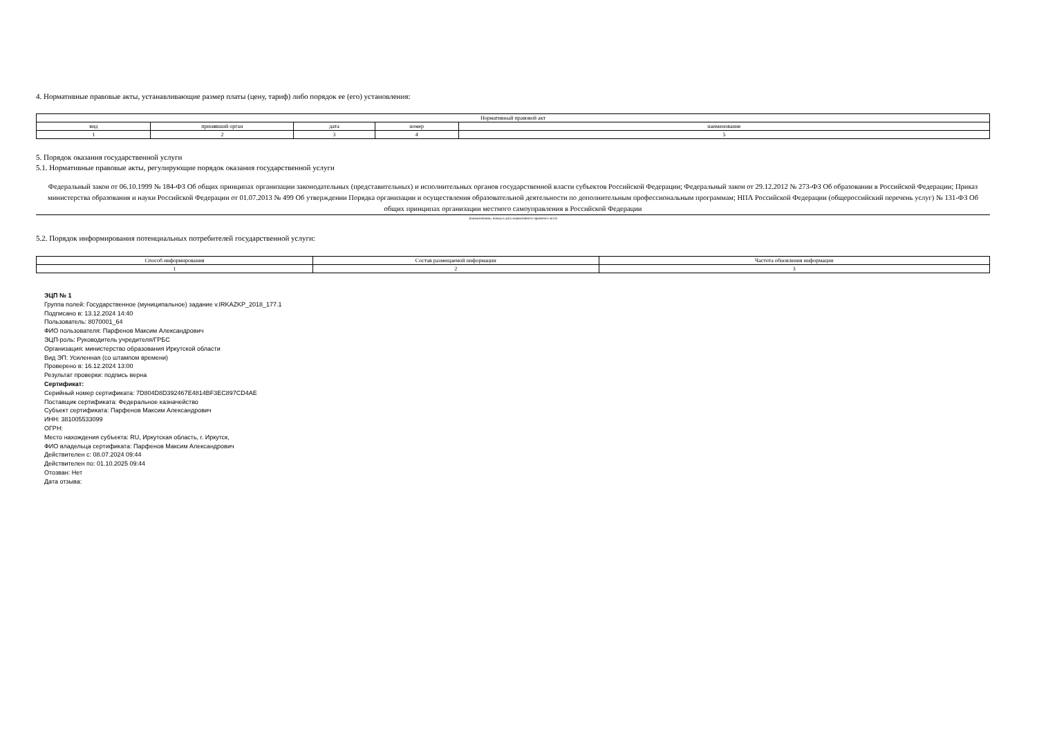4. Нормативные правовые акты, устанавливающие размер платы (цену, тариф) либо порядок ее (его) установления:
| Нормативный правовой акт | | | | |
| --- | --- | --- | --- | --- |
| вид | принявший орган | дата | номер | наименование |
| 1 | 2 | 3 | 4 | 5 |
5. Порядок оказания государственной услуги
5.1. Нормативные правовые акты, регулирующие порядок оказания государственной услуги
Федеральный закон от 06.10.1999 № 184-ФЗ Об общих принципах организации законодательных (представительных) и исполнительных органов государственной власти субъектов Российской Федерации; Федеральный закон от 29.12.2012 № 273-ФЗ Об образовании в Российской Федерации; Приказ министерства образования и науки Российской Федерации от 01.07.2013 № 499 Об утверждении Порядка организации и осуществления образовательной деятельности по дополнительным профессиональным программам; НПА Российской Федерации (общероссийский перечень услуг) № 131-ФЗ Об общих принципах организации местного самоуправления в Российской Федерации
(наименование, номер и дата нормативного правового акта)
5.2. Порядок информирования потенциальных потребителей государственной услуги:
| Способ информирования | Состав размещаемой информации | Частота обновления информации |
| --- | --- | --- |
| 1 | 2 | 3 |
ЭЦП № 1
Группа полей: Государственное (муниципальное) задание v.IRKAZKP_2018_177.1
Подписано в: 13.12.2024 14:40
Пользователь: 8070001_64
ФИО пользователя: Парфенов Максим Александрович
ЭЦП-роль: Руководитель учредителя/ГРБС
Организация: министерство образования Иркутской области
Вид ЭП: Усиленная (со штампом времени)
Проверено в: 16.12.2024 13:00
Результат проверки: подпись верна
Сертификат:
Серийный номер сертификата: 7D804D8D392467E4814BF3EC897CD4AE
Поставщик сертификата: Федеральное казначейство
Субъект сертификата: Парфенов Максим Александрович
ИНН: 381005533099
ОГРН:
Место нахождения субъекта: RU, Иркутская область, г. Иркутск,
ФИО владельца сертификата: Парфенов Максим Александрович
Действителен с: 08.07.2024 09:44
Действителен по: 01.10.2025 09:44
Отозван: Нет
Дата отзыва: